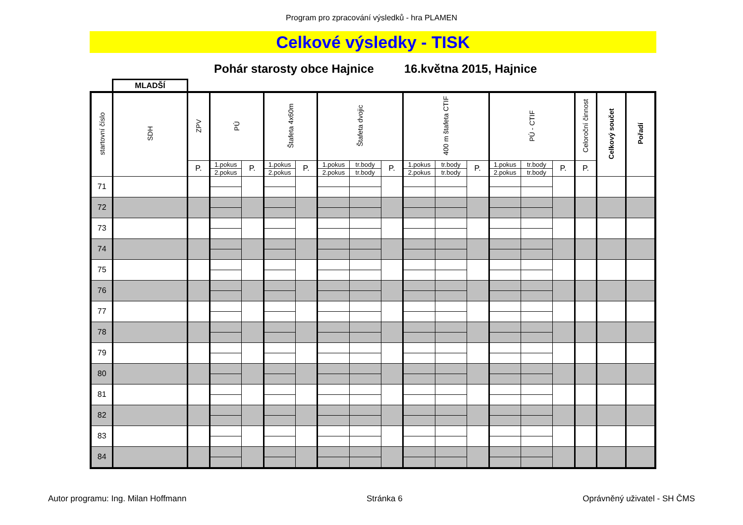Program pro zpracování výsledků - hra PLAMEN
Celkové výsledky - TISK
Pohár starosty obce Hajnice 16.května 2015, Hajnice
MLADŠÍ
| startovní číslo | SDH | ZPV | PÚ | | Štafeta 4x60m | | Štafeta dvojic | | | 400 m štafeta CTIF | | | PÚ - CTIF | | | Celoroční činnost | Celkový součet | Pořadí |
| --- | --- | --- | --- | --- | --- | --- | --- | --- | --- | --- | --- | --- | --- | --- | --- | --- | --- | --- |
| | | P. | 1.pokus | P. | 1.pokus | P. | 1.pokus | tr.body | P. | 1.pokus | tr.body | P. | 1.pokus | tr.body | P. | P. | | |
| | | | 2.pokus | | 2.pokus | | 2.pokus | tr.body | | 2.pokus | tr.body | | 2.pokus | tr.body | | | | |
| 71 | | | | | | | | | | | | | | | | | | |
| 72 | | | | | | | | | | | | | | | | | | |
| 73 | | | | | | | | | | | | | | | | | | |
| 74 | | | | | | | | | | | | | | | | | | |
| 75 | | | | | | | | | | | | | | | | | | |
| 76 | | | | | | | | | | | | | | | | | | |
| 77 | | | | | | | | | | | | | | | | | | |
| 78 | | | | | | | | | | | | | | | | | | |
| 79 | | | | | | | | | | | | | | | | | | |
| 80 | | | | | | | | | | | | | | | | | | |
| 81 | | | | | | | | | | | | | | | | | | |
| 82 | | | | | | | | | | | | | | | | | | |
| 83 | | | | | | | | | | | | | | | | | | |
| 84 | | | | | | | | | | | | | | | | | | |
Autor programu: Ing. Milan Hoffmann Stránka 6 Oprávněný uživatel - SH ČMS